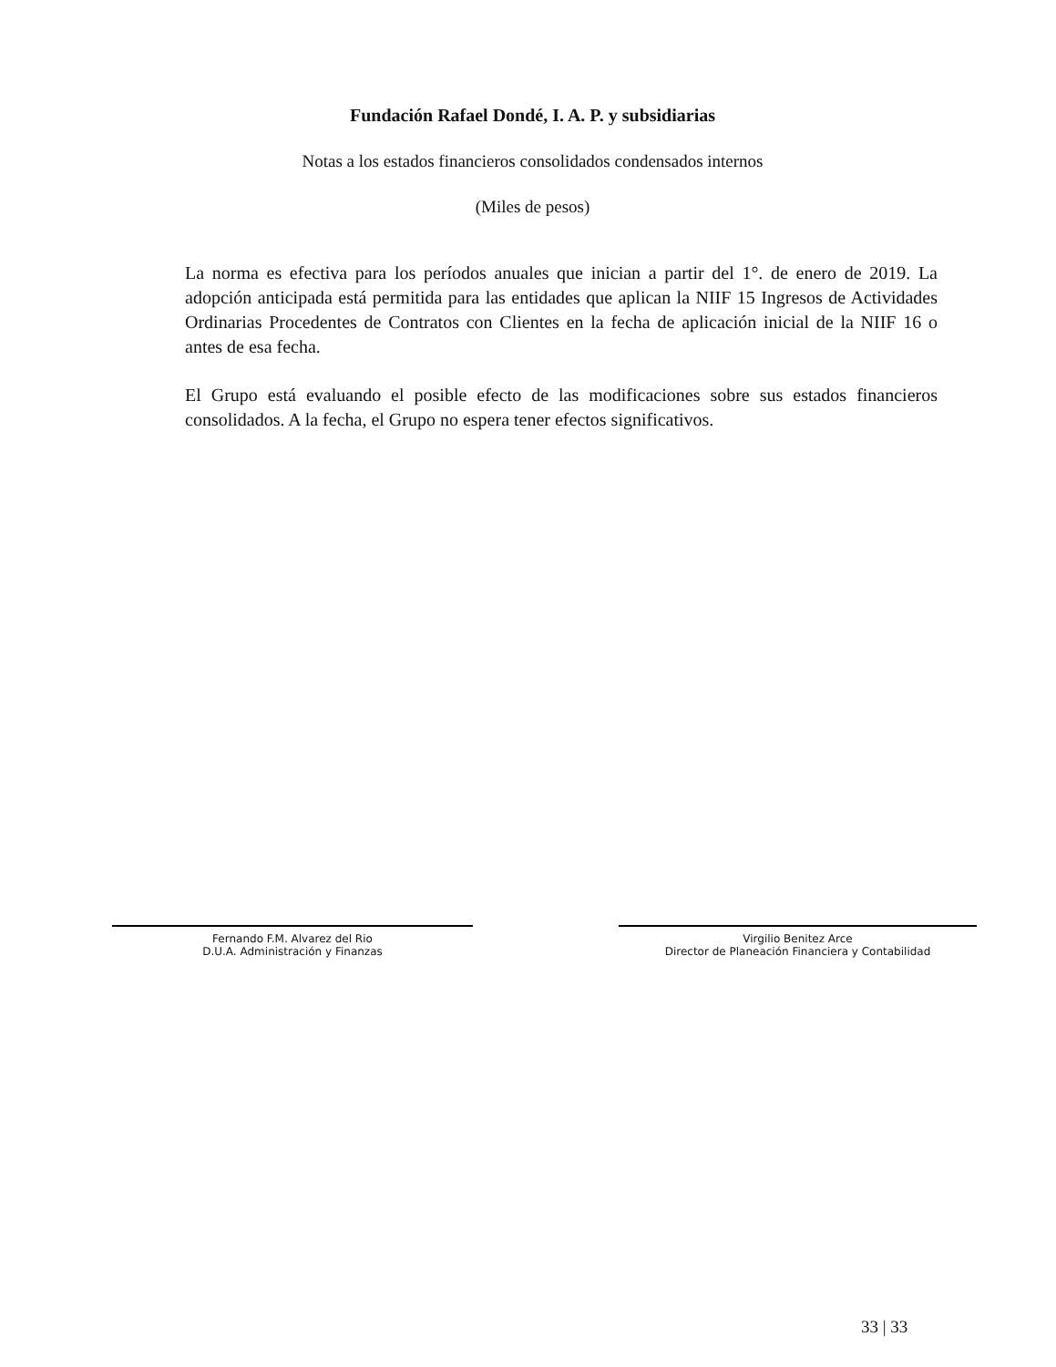Fundación Rafael Dondé, I. A. P. y subsidiarias
Notas a los estados financieros consolidados condensados internos
(Miles de pesos)
La norma es efectiva para los períodos anuales que inician a partir del 1°. de enero de 2019. La adopción anticipada está permitida para las entidades que aplican la NIIF 15 Ingresos de Actividades Ordinarias Procedentes de Contratos con Clientes en la fecha de aplicación inicial de la NIIF 16 o antes de esa fecha.
El Grupo está evaluando el posible efecto de las modificaciones sobre sus estados financieros consolidados. A la fecha, el Grupo no espera tener efectos significativos.
Fernando F.M. Alvarez del Rio
D.U.A. Administración y Finanzas
Virgilio Benitez Arce
Director de Planeación Financiera y Contabilidad
33 | 33